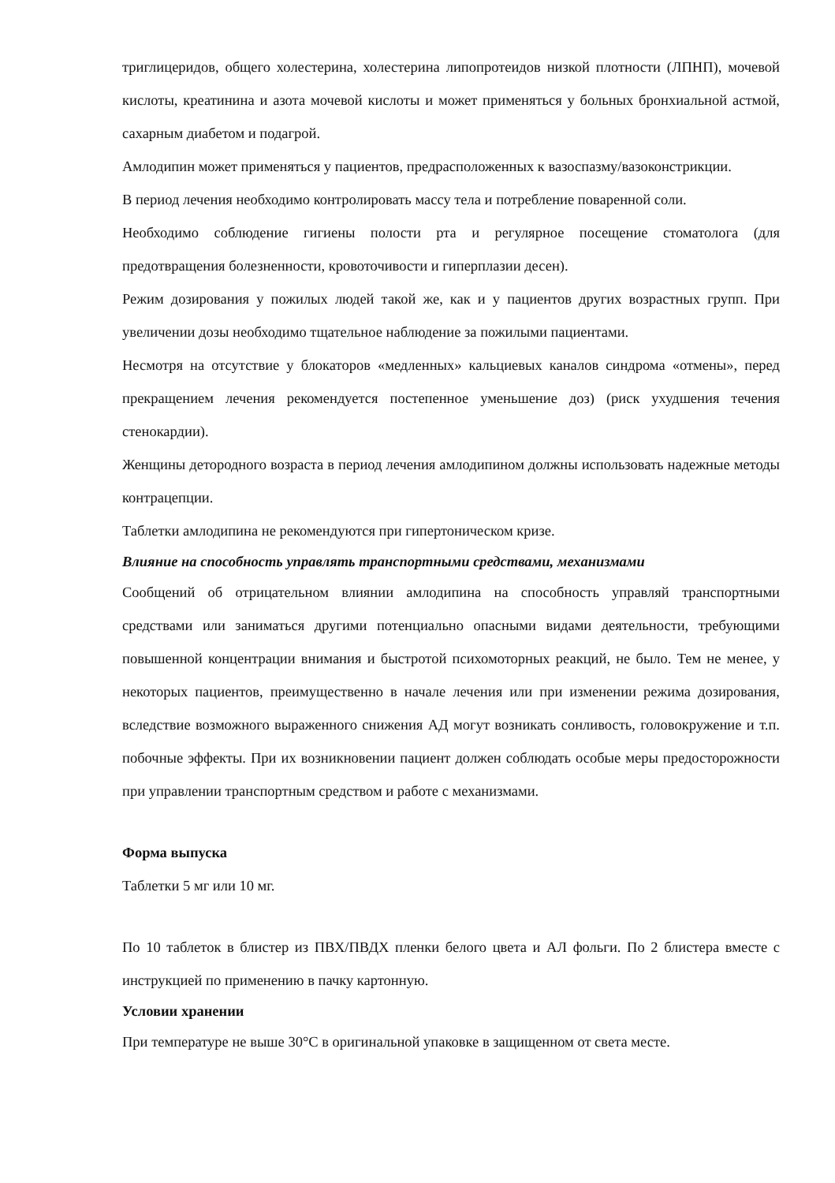триглицеридов, общего холестерина, холестерина липопротеидов низкой плотности (ЛПНП), мочевой кислоты, креатинина и азота мочевой кислоты и может применяться у больных бронхиальной астмой, сахарным диабетом и подагрой.
Амлодипин может применяться у пациентов, предрасположенных к вазоспазму/вазоконстрикции.
В период лечения необходимо контролировать массу тела и потребление поваренной соли.
Необходимо соблюдение гигиены полости рта и регулярное посещение стоматолога (для предотвращения болезненности, кровоточивости и гиперплазии десен).
Режим дозирования у пожилых людей такой же, как и у пациентов других возрастных групп. При увеличении дозы необходимо тщательное наблюдение за пожилыми пациентами.
Несмотря на отсутствие у блокаторов «медленных» кальциевых каналов синдрома «отмены», перед прекращением лечения рекомендуется постепенное уменьшение доз) (риск ухудшения течения стенокардии).
Женщины детородного возраста в период лечения амлодипином должны использовать надежные методы контрацепции.
Таблетки амлодипина не рекомендуются при гипертоническом кризе.
Влияние на способность управлять транспортными средствами, механизмами
Сообщений об отрицательном влиянии амлодипина на способность управляй транспортными средствами или заниматься другими потенциально опасными видами деятельности, требующими повышенной концентрации внимания и быстротой психомоторных реакций, не было. Тем не менее, у некоторых пациентов, преимущественно в начале лечения или при изменении режима дозирования, вследствие возможного выраженного снижения АД могут возникать сонливость, головокружение и т.п. побочные эффекты. При их возникновении пациент должен соблюдать особые меры предосторожности при управлении транспортным средством и работе с механизмами.
Форма выпуска
Таблетки 5 мг или 10 мг.
По 10 таблеток в блистер из ПВХ/ПВДХ пленки белого цвета и АЛ фольги. По 2 блистера вместе с инструкцией по применению в пачку картонную.
Условии хранении
При температуре не выше 30°С в оригинальной упаковке в защищенном от света месте.